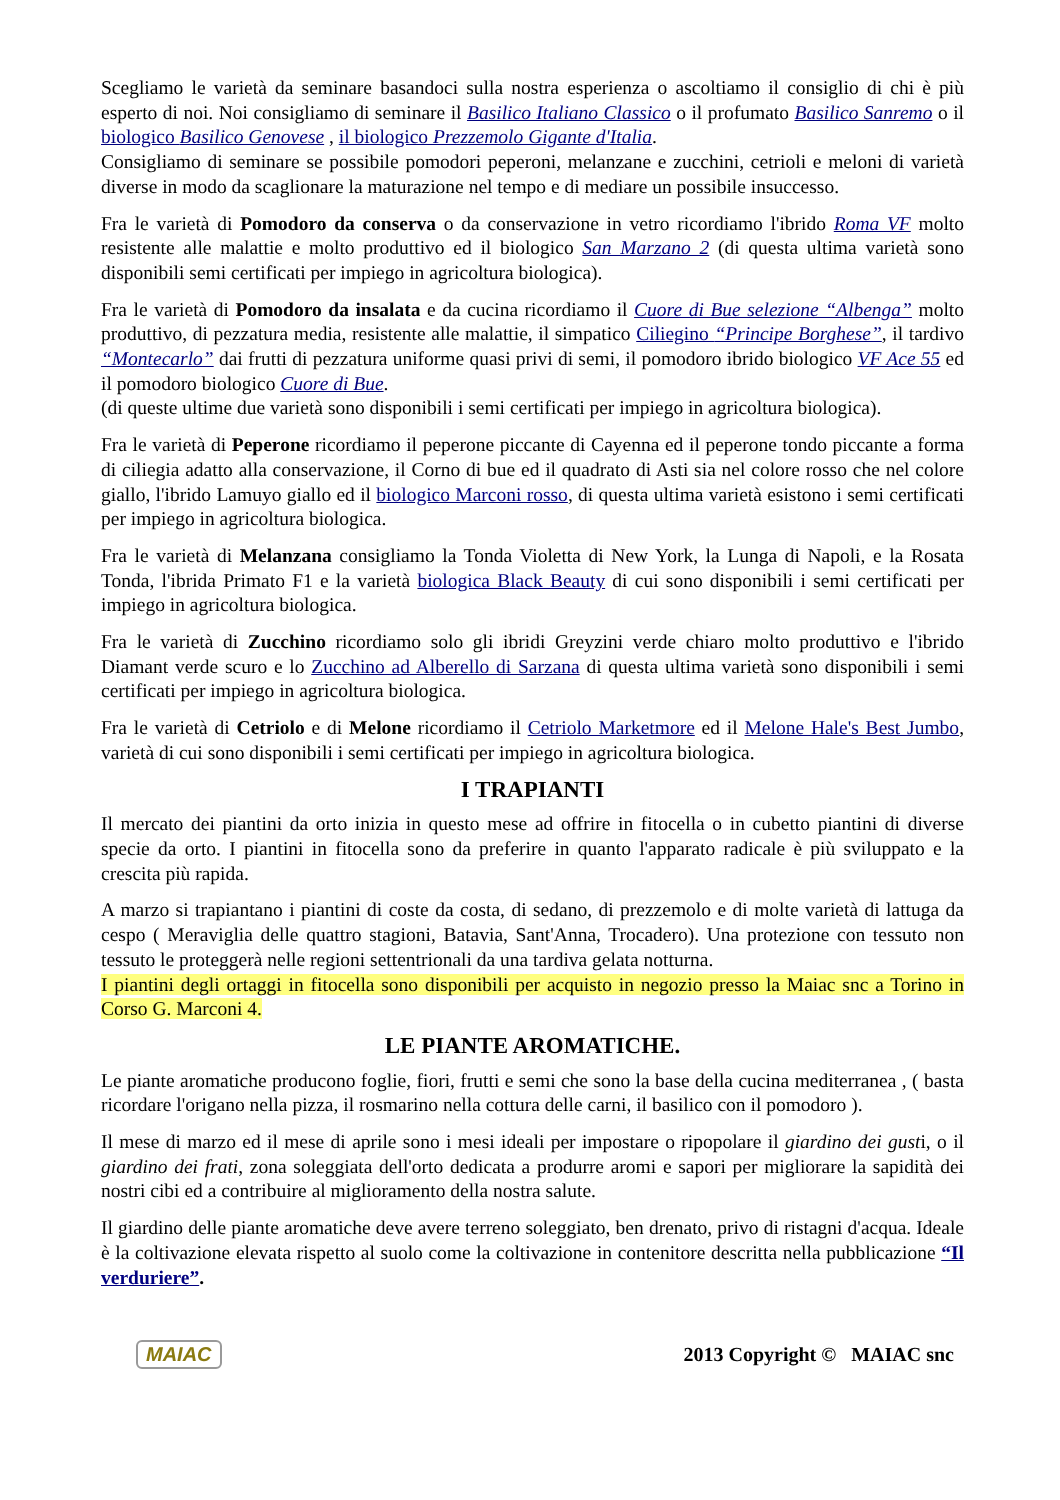Scegliamo le varietà da seminare basandoci sulla nostra esperienza o ascoltiamo il consiglio di chi è più esperto di noi. Noi consigliamo di seminare il Basilico Italiano Classico o il profumato Basilico Sanremo o il biologico Basilico Genovese , il biologico Prezzemolo Gigante d'Italia.
Consigliamo di seminare se possibile pomodori peperoni, melanzane e zucchini, cetrioli e meloni di varietà diverse in modo da scaglionare la maturazione nel tempo e di mediare un possibile insuccesso.
Fra le varietà di Pomodoro da conserva o da conservazione in vetro ricordiamo l'ibrido Roma VF molto resistente alle malattie e molto produttivo ed il biologico San Marzano 2 (di questa ultima varietà sono disponibili semi certificati per impiego in agricoltura biologica).
Fra le varietà di Pomodoro da insalata e da cucina ricordiamo il Cuore di Bue selezione “Albenga” molto produttivo, di pezzatura media, resistente alle malattie, il simpatico Ciliegino “Principe Borghese”, il tardivo “Montecarlo” dai frutti di pezzatura uniforme quasi privi di semi, il pomodoro ibrido biologico VF Ace 55 ed il pomodoro biologico Cuore di Bue.
(di queste ultime due varietà sono disponibili i semi certificati per impiego in agricoltura biologica).
Fra le varietà di Peperone ricordiamo il peperone piccante di Cayenna ed il peperone tondo piccante a forma di ciliegia adatto alla conservazione, il Corno di bue ed il quadrato di Asti sia nel colore rosso che nel colore giallo, l'ibrido Lamuyo giallo ed il biologico Marconi rosso, di questa ultima varietà esistono i semi certificati per impiego in agricoltura biologica.
Fra le varietà di Melanzana consigliamo la Tonda Violetta di New York, la Lunga di Napoli, e la Rosata Tonda, l'ibrida Primato F1 e la varietà biologica Black Beauty di cui sono disponibili i semi certificati per impiego in agricoltura biologica.
Fra le varietà di Zucchino ricordiamo solo gli ibridi Greyzini verde chiaro molto produttivo e l'ibrido Diamant verde scuro e lo Zucchino ad Alberello di Sarzana di questa ultima varietà sono disponibili i semi certificati per impiego in agricoltura biologica.
Fra le varietà di Cetriolo e di Melone ricordiamo il Cetriolo Marketmore ed il Melone Hale's Best Jumbo, varietà di cui sono disponibili i semi certificati per impiego in agricoltura biologica.
I TRAPIANTI
Il mercato dei piantini da orto inizia in questo mese ad offrire in fitocella o in cubetto piantini di diverse specie da orto. I piantini in fitocella sono da preferire in quanto l'apparato radicale è più sviluppato e la crescita più rapida.
A marzo si trapiantano i piantini di coste da costa, di sedano, di prezzemolo e di molte varietà di lattuga da cespo ( Meraviglia delle quattro stagioni, Batavia, Sant'Anna, Trocadero). Una protezione con tessuto non tessuto le proteggerà nelle regioni settentrionali da una tardiva gelata notturna.
I piantini degli ortaggi in fitocella sono disponibili per acquisto in negozio presso la Maiac snc a Torino in Corso G. Marconi 4.
LE PIANTE AROMATICHE.
Le piante aromatiche producono foglie, fiori, frutti e semi che sono la base della cucina mediterranea , ( basta ricordare l'origano nella pizza, il rosmarino nella cottura delle carni, il basilico con il pomodoro ).
Il mese di marzo ed il mese di aprile sono i mesi ideali per impostare o ripopolare il giardino dei gusti, o il giardino dei frati, zona soleggiata dell'orto dedicata a produrre aromi e sapori per migliorare la sapidità dei nostri cibi ed a contribuire al miglioramento della nostra salute.
Il giardino delle piante aromatiche deve avere terreno soleggiato, ben drenato, privo di ristagni d'acqua. Ideale è la coltivazione elevata rispetto al suolo come la coltivazione in contenitore descritta nella pubblicazione “Il verduriere”.
MAIAC 2013 Copyright © MAIAC snc